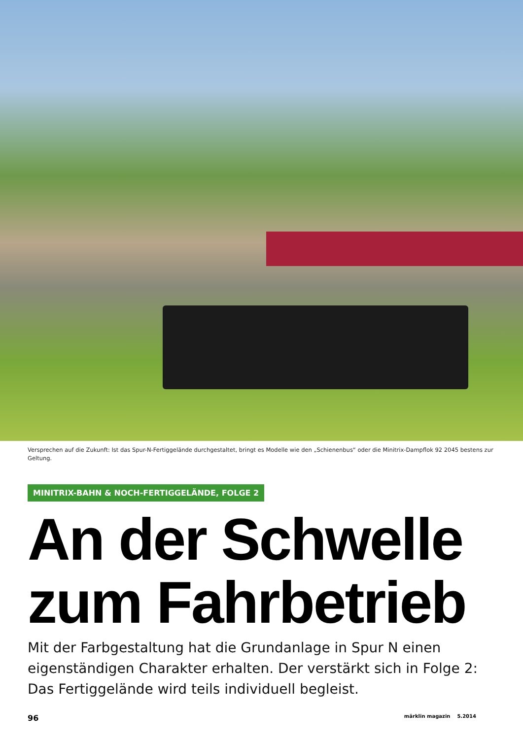Versprechen auf die Zukunft: Ist das Spur-N-Fertiggelände durchgestaltet, bringt es Modelle wie den „Schienenbus“ oder die Minitrix-Dampflok 92 2045 bestens zur Geltung.
MINITRIX-BAHN & NOCH-FERTIGGELÄNDE, FOLGE 2
An der Schwelle
zum Fahrbetrieb
Mit der Farbgestaltung hat die Grundanlage in Spur N einen eigenständigen Charakter erhalten. Der verstärkt sich in Folge 2: Das Fertiggelände wird teils individuell begleist.
96 märklin magazin 5.2014